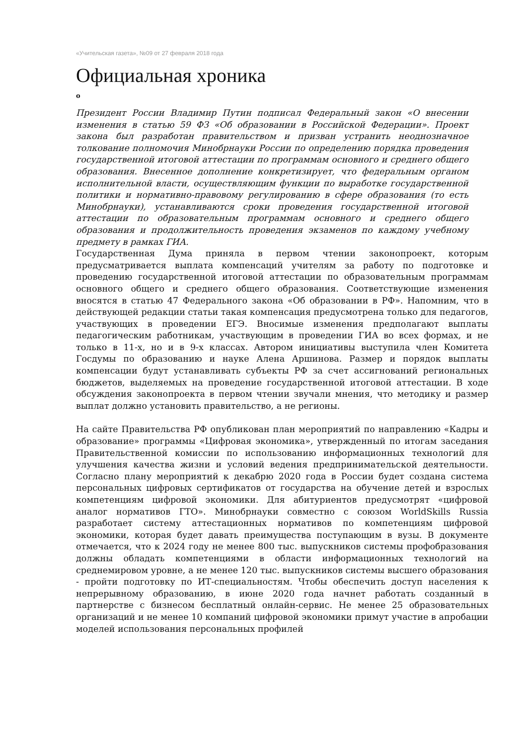«Учительская газета», №09 от 27 февраля 2018 года
Официальная хроника
о
Президент России Владимир Путин подписал Федеральный закон «О внесении изменения в статью 59 ФЗ «Об образовании в Российской Федерации». Проект закона был разработан правительством и призван устранить неоднозначное толкование полномочия Минобрнауки России по определению порядка проведения государственной итоговой аттестации по программам основного и среднего общего образования. Внесенное дополнение конкретизирует, что федеральным органом исполнительной власти, осуществляющим функции по выработке государственной политики и нормативно-правовому регулированию в сфере образования (то есть Минобрнауки), устанавливаются сроки проведения государственной итоговой аттестации по образовательным программам основного и среднего общего образования и продолжительность проведения экзаменов по каждому учебному предмету в рамках ГИА.
Государственная Дума приняла в первом чтении законопроект, которым предусматривается выплата компенсаций учителям за работу по подготовке и проведению государственной итоговой аттестации по образовательным программам основного общего и среднего общего образования. Соответствующие изменения вносятся в статью 47 Федерального закона «Об образовании в РФ». Напомним, что в действующей редакции статьи такая компенсация предусмотрена только для педагогов, участвующих в проведении ЕГЭ. Вносимые изменения предполагают выплаты педагогическим работникам, участвующим в проведении ГИА во всех формах, и не только в 11-х, но и в 9-х классах. Автором инициативы выступила член Комитета Госдумы по образованию и науке Алена Аршинова. Размер и порядок выплаты компенсации будут устанавливать субъекты РФ за счет ассигнований региональных бюджетов, выделяемых на проведение государственной итоговой аттестации. В ходе обсуждения законопроекта в первом чтении звучали мнения, что методику и размер выплат должно установить правительство, а не регионы.
На сайте Правительства РФ опубликован план мероприятий по направлению «Кадры и образование» программы «Цифровая экономика», утвержденный по итогам заседания Правительственной комиссии по использованию информационных технологий для улучшения качества жизни и условий ведения предпринимательской деятельности. Согласно плану мероприятий к декабрю 2020 года в России будет создана система персональных цифровых сертификатов от государства на обучение детей и взрослых компетенциям цифровой экономики. Для абитуриентов предусмотрят «цифровой аналог нормативов ГТО». Минобрнауки совместно с союзом WorldSkills Russia разработает систему аттестационных нормативов по компетенциям цифровой экономики, которая будет давать преимущества поступающим в вузы. В документе отмечается, что к 2024 году не менее 800 тыс. выпускников системы профобразования должны обладать компетенциями в области информационных технологий на среднемировом уровне, а не менее 120 тыс. выпускников системы высшего образования - пройти подготовку по ИТ-специальностям. Чтобы обеспечить доступ населения к непрерывному образованию, в июне 2020 года начнет работать созданный в партнерстве с бизнесом бесплатный онлайн-сервис. Не менее 25 образовательных организаций и не менее 10 компаний цифровой экономики примут участие в апробации моделей использования персональных профилей